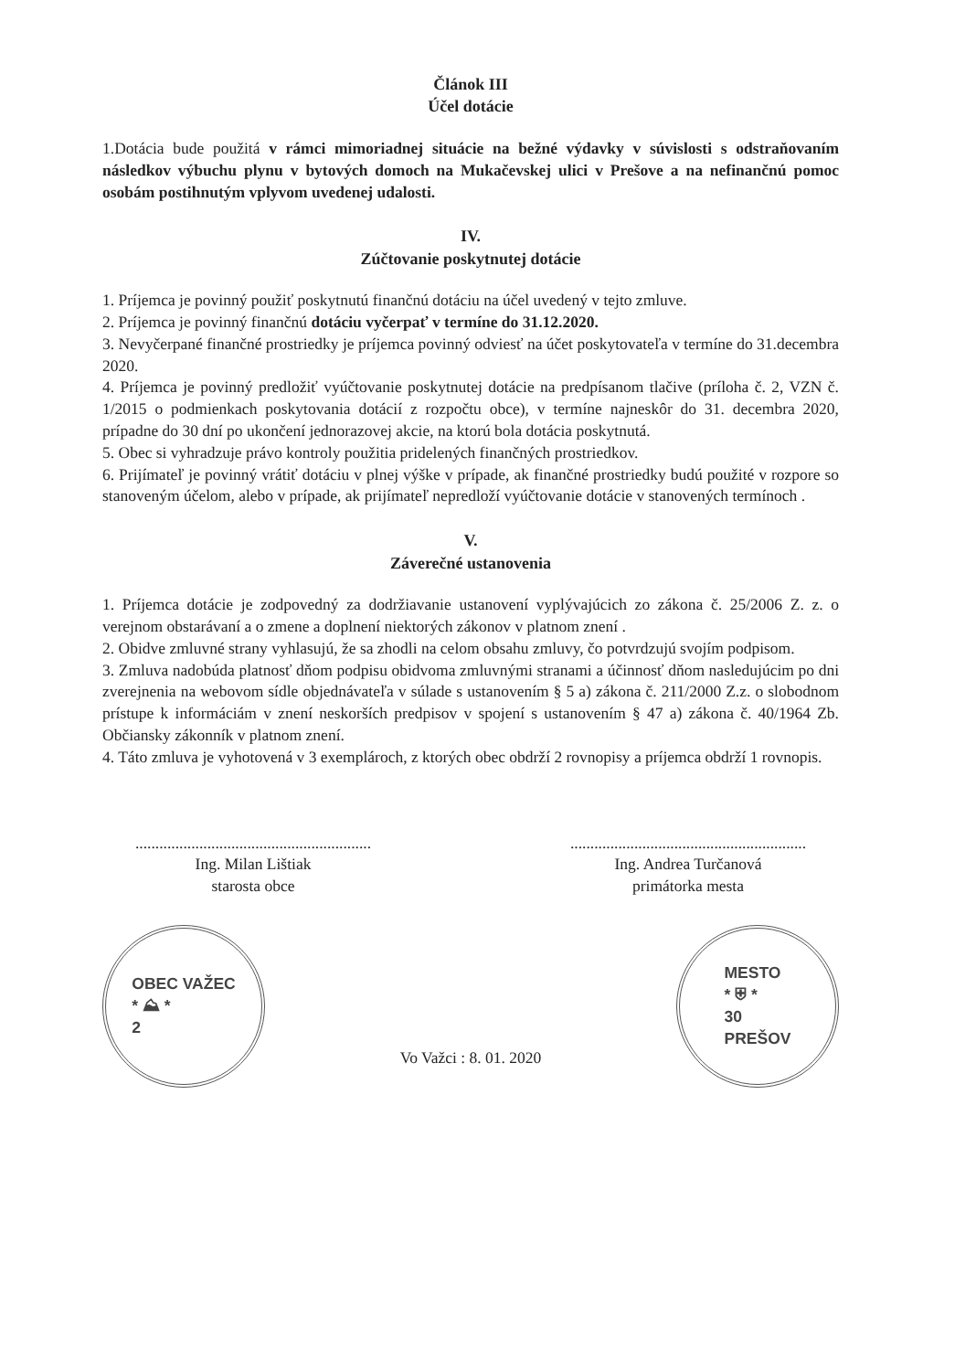Článok III
Účel dotácie
1.Dotácia bude použitá v rámci mimoriadnej situácie na bežné výdavky v súvislosti s odstraňovaním následkov výbuchu plynu v bytových domoch na Mukačevskej ulici v Prešove a na nefinančnú pomoc osobám postihnutým vplyvom uvedenej udalosti.
IV.
Zúčtovanie poskytnutej dotácie
1. Príjemca je povinný použiť poskytnutú finančnú dotáciu na účel uvedený v tejto zmluve.
2. Príjemca je povinný finančnú dotáciu vyčerpať v termíne do 31.12.2020.
3. Nevyčerpané finančné prostriedky je príjemca povinný odviesť na účet poskytovateľa v termíne do 31.decembra 2020.
4. Príjemca je povinný predložiť vyúčtovanie poskytnutej dotácie na predpísanom tlačive (príloha č. 2, VZN č. 1/2015 o podmienkach poskytovania dotácií z rozpočtu obce), v termíne najneskôr do 31. decembra 2020, prípadne do 30 dní po ukončení jednorazovej akcie, na ktorú bola dotácia poskytnutá.
5. Obec si vyhradzuje právo kontroly použitia pridelených finančných prostriedkov.
6. Prijímateľ je povinný vrátiť dotáciu v plnej výške v prípade, ak finančné prostriedky budú použité v rozpore so stanoveným účelom, alebo v prípade, ak prijímateľ nepredloží vyúčtovanie dotácie v stanovených termínoch .
V.
Záverečné ustanovenia
1. Príjemca dotácie je zodpovedný za dodržiavanie ustanovení vyplývajúcich zo zákona č. 25/2006 Z. z. o verejnom obstarávaní a o zmene a doplnení niektorých zákonov v platnom znení .
2. Obidve zmluvné strany vyhlasujú, že sa zhodli na celom obsahu zmluvy, čo potvrdzujú svojím podpisom.
3. Zmluva nadobúda platnosť dňom podpisu obidvoma zmluvnými stranami a účinnosť dňom nasledujúcim po dni zverejnenia na webovom sídle objednávateľa v súlade s ustanovením § 5 a) zákona č. 211/2000 Z.z. o slobodnom prístupe k informáciám v znení neskorších predpisov v spojení s ustanovením § 47 a) zákona č. 40/1964 Zb. Občiansky zákonník v platnom znení.
4. Táto zmluva je vyhotovená v 3 exemplároch, z ktorých obec obdrží 2 rovnopisy a príjemca obdrží 1 rovnopis.
...........................................................
Ing. Milan Lištiak
starosta obce
...........................................................
Ing. Andrea Turčanová
primátorka mesta
OBEC VAŽEC
* ⛰ *
2
Vo Važci : 8. 01. 2020
MESTO
* ⛨ *
30
PREŠOV